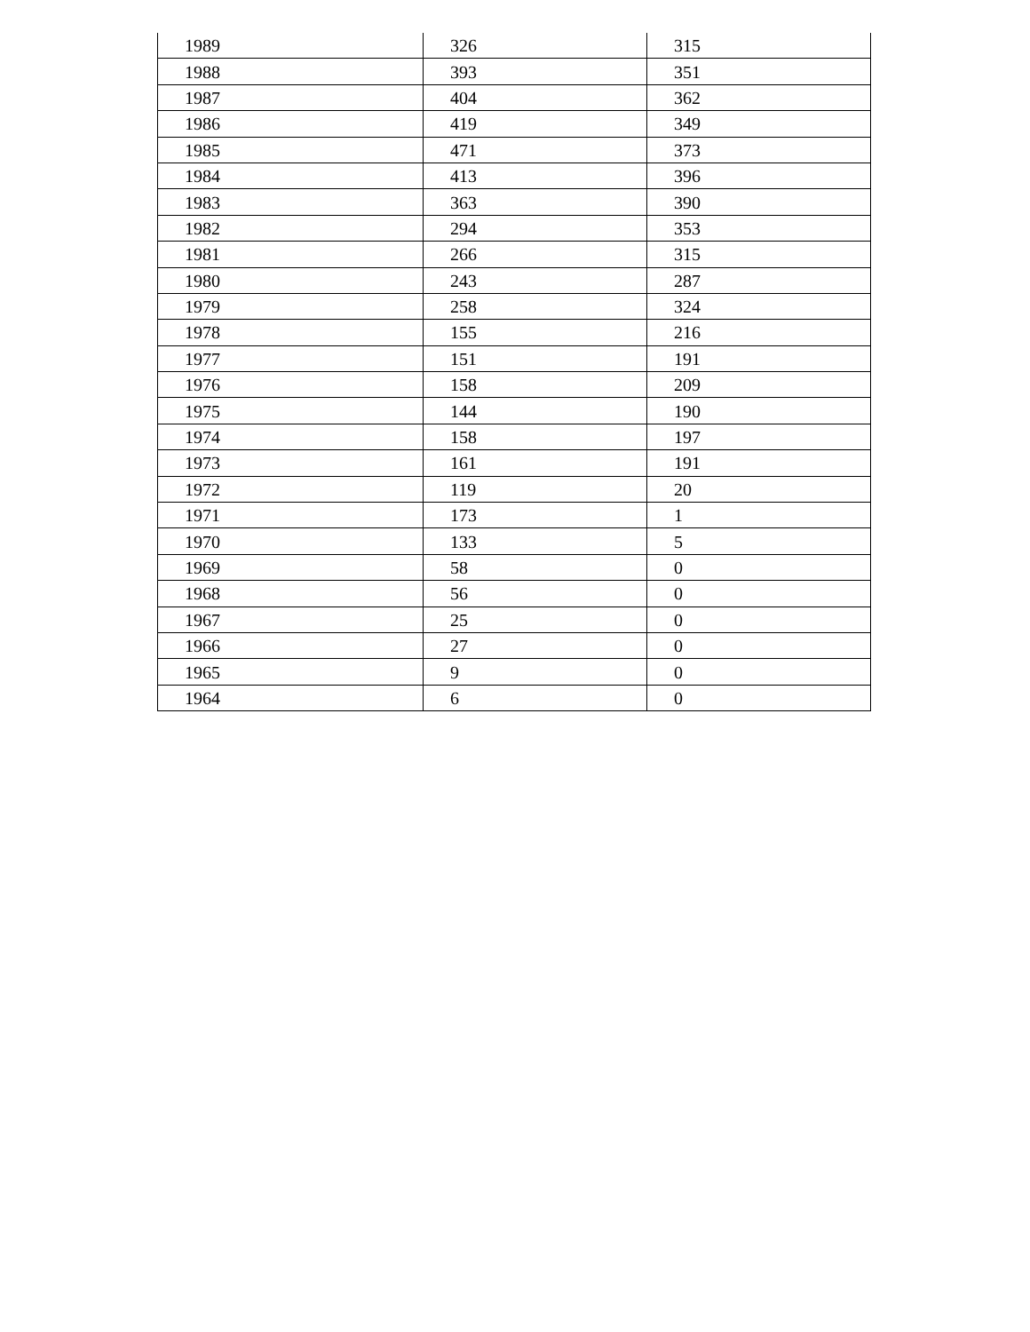| 1989 | 326 | 315 |
| 1988 | 393 | 351 |
| 1987 | 404 | 362 |
| 1986 | 419 | 349 |
| 1985 | 471 | 373 |
| 1984 | 413 | 396 |
| 1983 | 363 | 390 |
| 1982 | 294 | 353 |
| 1981 | 266 | 315 |
| 1980 | 243 | 287 |
| 1979 | 258 | 324 |
| 1978 | 155 | 216 |
| 1977 | 151 | 191 |
| 1976 | 158 | 209 |
| 1975 | 144 | 190 |
| 1974 | 158 | 197 |
| 1973 | 161 | 191 |
| 1972 | 119 | 20 |
| 1971 | 173 | 1 |
| 1970 | 133 | 5 |
| 1969 | 58 | 0 |
| 1968 | 56 | 0 |
| 1967 | 25 | 0 |
| 1966 | 27 | 0 |
| 1965 | 9 | 0 |
| 1964 | 6 | 0 |